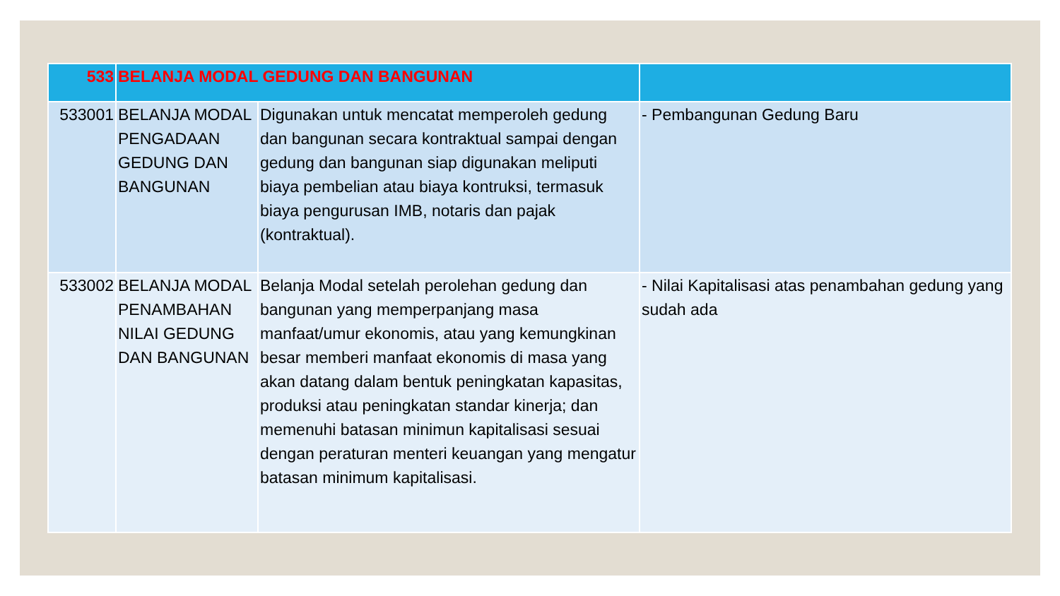| 533 | BELANJA MODAL GEDUNG DAN BANGUNAN | | |
| 533001 | BELANJA MODAL PENGADAAN GEDUNG DAN BANGUNAN | Digunakan untuk mencatat memperoleh gedung dan bangunan secara kontraktual sampai dengan gedung dan bangunan siap digunakan meliputi biaya pembelian atau biaya kontruksi, termasuk biaya pengurusan IMB, notaris dan pajak (kontraktual). | - Pembangunan Gedung Baru |
| 533002 | BELANJA MODAL PENAMBAHAN NILAI GEDUNG DAN BANGUNAN | Belanja Modal setelah perolehan gedung dan bangunan yang memperpanjang masa manfaat/umur ekonomis, atau yang kemungkinan besar memberi manfaat ekonomis di masa yang akan datang dalam bentuk peningkatan kapasitas, produksi atau peningkatan standar kinerja; dan memenuhi batasan minimun kapitalisasi sesuai dengan peraturan menteri keuangan yang mengatur batasan minimum kapitalisasi. | - Nilai Kapitalisasi atas penambahan gedung yang sudah ada |